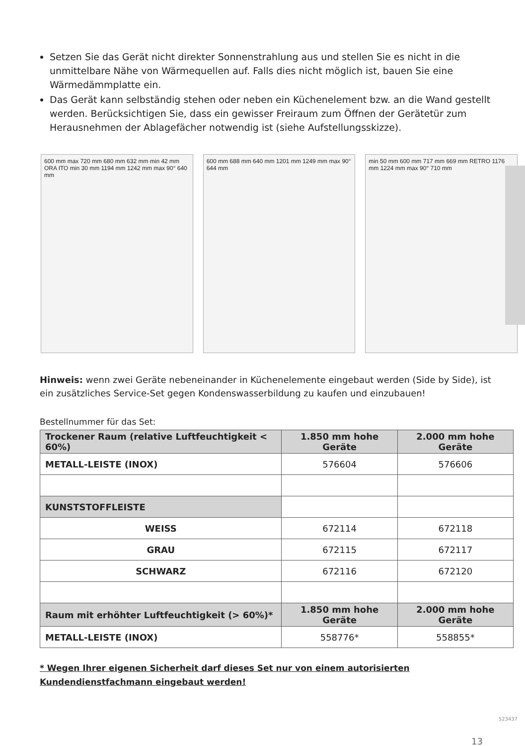Setzen Sie das Gerät nicht direkter Sonnenstrahlung aus und stellen Sie es nicht in die unmittelbare Nähe von Wärmequellen auf. Falls dies nicht möglich ist, bauen Sie eine Wärmedämmplatte ein.
Das Gerät kann selbständig stehen oder neben ein Küchenelement bzw. an die Wand gestellt werden. Berücksichtigen Sie, dass ein gewisser Freiraum zum Öffnen der Gerätetür zum Herausnehmen der Ablagefächer notwendig ist (siehe Aufstellungsskizze).
600 mm max 720 mm 680 mm 632 mm min 42 mm ORA ITO min 30 mm 1194 mm 1242 mm max 90° 640 mm
600 mm 688 mm 640 mm 1201 mm 1249 mm max 90° 644 mm
min 50 mm 600 mm 717 mm 669 mm RETRO 1176 mm 1224 mm max 90° 710 mm
Hinweis: wenn zwei Geräte nebeneinander in Küchenelemente eingebaut werden (Side by Side), ist ein zusätzliches Service-Set gegen Kondenswasserbildung zu kaufen und einzubauen!
Bestellnummer für das Set:
| Trockener Raum (relative Luftfeuchtigkeit < 60%) | 1.850 mm hohe Geräte | 2.000 mm hohe Geräte |
| --- | --- | --- |
| METALL-LEISTE (INOX) | 576604 | 576606 |
| KUNSTSTOFFLEISTE | | |
| WEISS | 672114 | 672118 |
| GRAU | 672115 | 672117 |
| SCHWARZ | 672116 | 672120 |
| Raum mit erhöhter Luftfeuchtigkeit (> 60%)* | 1.850 mm hohe Geräte | 2.000 mm hohe Geräte |
| METALL-LEISTE (INOX) | 558776* | 558855* |
* Wegen Ihrer eigenen Sicherheit darf dieses Set nur von einem autorisierten
Kundendienstfachmann eingebaut werden!
523437
13